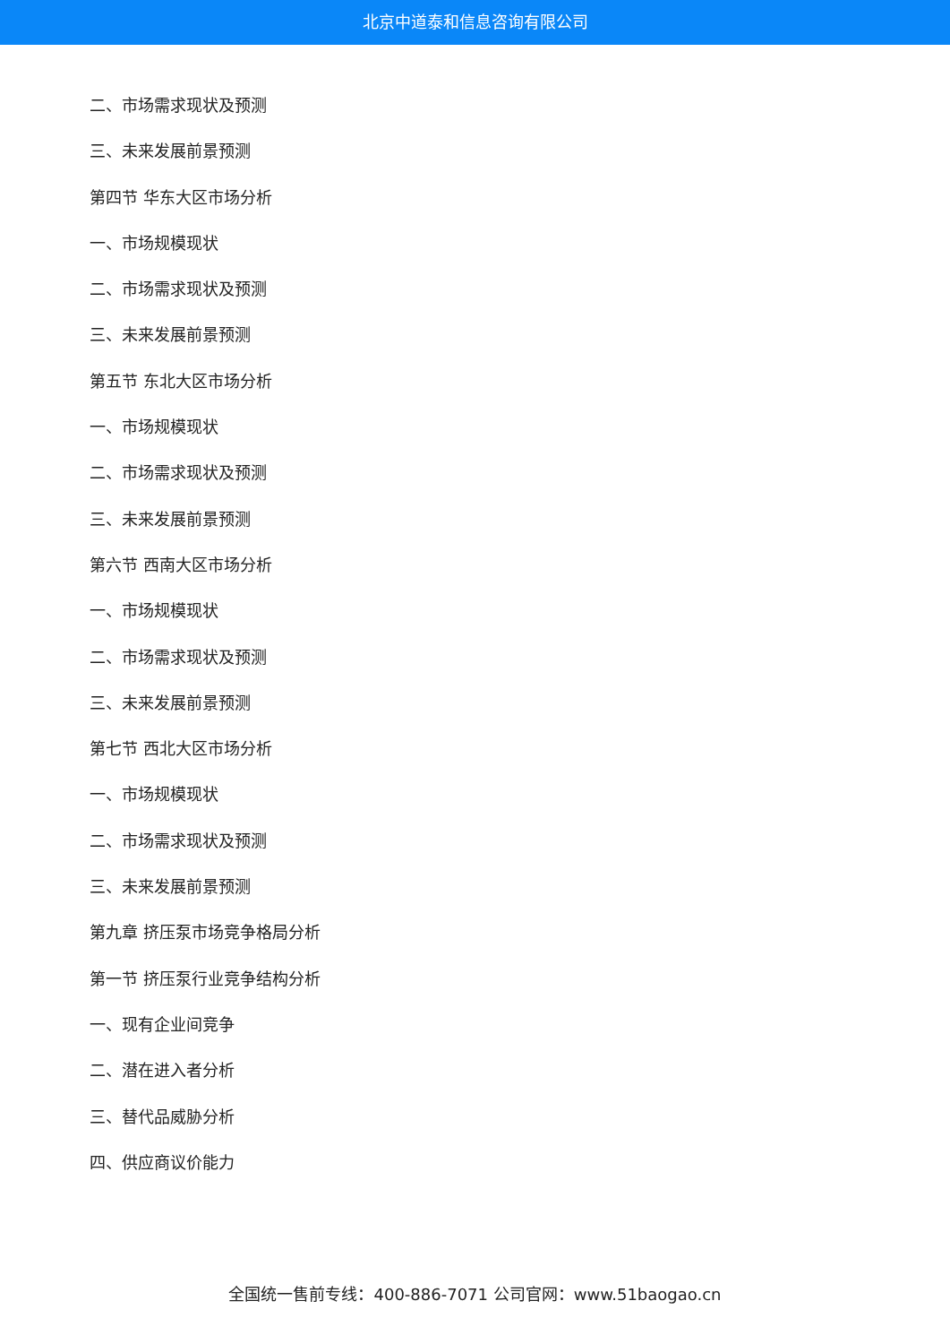北京中道泰和信息咨询有限公司
二、市场需求现状及预测
三、未来发展前景预测
第四节 华东大区市场分析
一、市场规模现状
二、市场需求现状及预测
三、未来发展前景预测
第五节 东北大区市场分析
一、市场规模现状
二、市场需求现状及预测
三、未来发展前景预测
第六节 西南大区市场分析
一、市场规模现状
二、市场需求现状及预测
三、未来发展前景预测
第七节 西北大区市场分析
一、市场规模现状
二、市场需求现状及预测
三、未来发展前景预测
第九章 挤压泵市场竞争格局分析
第一节 挤压泵行业竞争结构分析
一、现有企业间竞争
二、潜在进入者分析
三、替代品威胁分析
四、供应商议价能力
全国统一售前专线：400-886-7071 公司官网：www.51baogao.cn